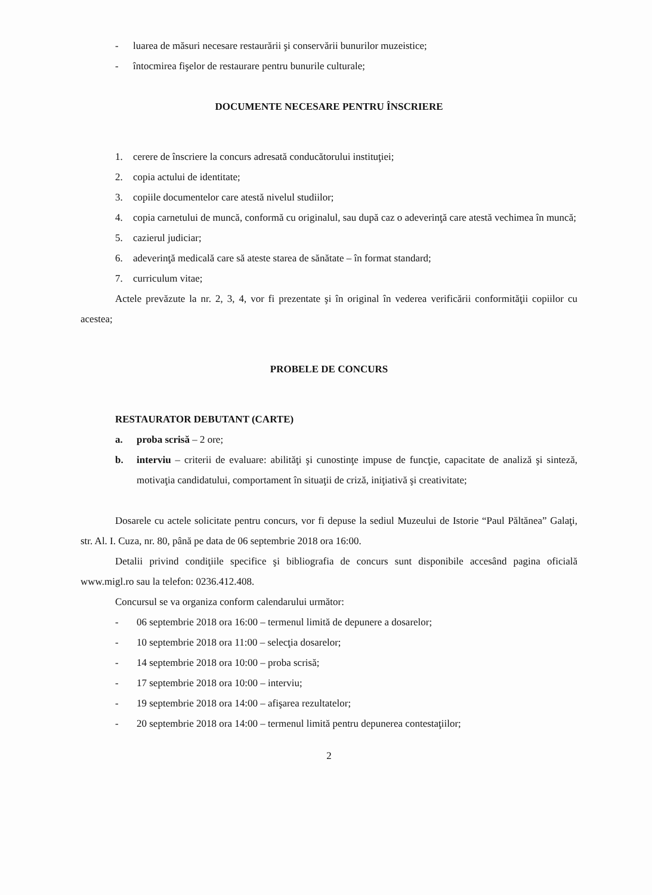- luarea de măsuri necesare restaurării şi conservării bunurilor muzeistice;
- întocmirea fişelor de restaurare pentru bunurile culturale;
DOCUMENTE NECESARE PENTRU ÎNSCRIERE
1. cerere de înscriere la concurs adresată conducătorului instituţiei;
2. copia actului de identitate;
3. copiile documentelor care atestă nivelul studiilor;
4. copia carnetului de muncă, conformă cu originalul, sau după caz o adeverinţă care atestă vechimea în muncă;
5. cazierul judiciar;
6. adeverinţă medicală care să ateste starea de sănătate – în format standard;
7. curriculum vitae;
Actele prevăzute la nr. 2, 3, 4, vor fi prezentate şi în original în vederea verificării conformităţii copiilor cu acestea;
PROBELE DE CONCURS
RESTAURATOR DEBUTANT (CARTE)
a. proba scrisă – 2 ore;
b. interviu – criterii de evaluare: abilităţi şi cunostinţe impuse de funcţie, capacitate de analiză şi sinteză, motivaţia candidatului, comportament în situaţii de criză, iniţiativă şi creativitate;
Dosarele cu actele solicitate pentru concurs, vor fi depuse la sediul Muzeului de Istorie “Paul Păltănea” Galaţi, str. Al. I. Cuza, nr. 80, până pe data de 06 septembrie 2018 ora 16:00.
Detalii privind condiţiile specifice şi bibliografia de concurs sunt disponibile accesând pagina oficială www.migl.ro sau la telefon: 0236.412.408.
Concursul se va organiza conform calendarului următor:
- 06 septembrie 2018 ora 16:00 – termenul limită de depunere a dosarelor;
- 10 septembrie 2018 ora 11:00 – selecţia dosarelor;
- 14 septembrie 2018 ora 10:00 – proba scrisă;
- 17 septembrie 2018 ora 10:00 – interviu;
- 19 septembrie 2018 ora 14:00 – afişarea rezultatelor;
- 20 septembrie 2018 ora 14:00 – termenul limită pentru depunerea contestaţiilor;
2